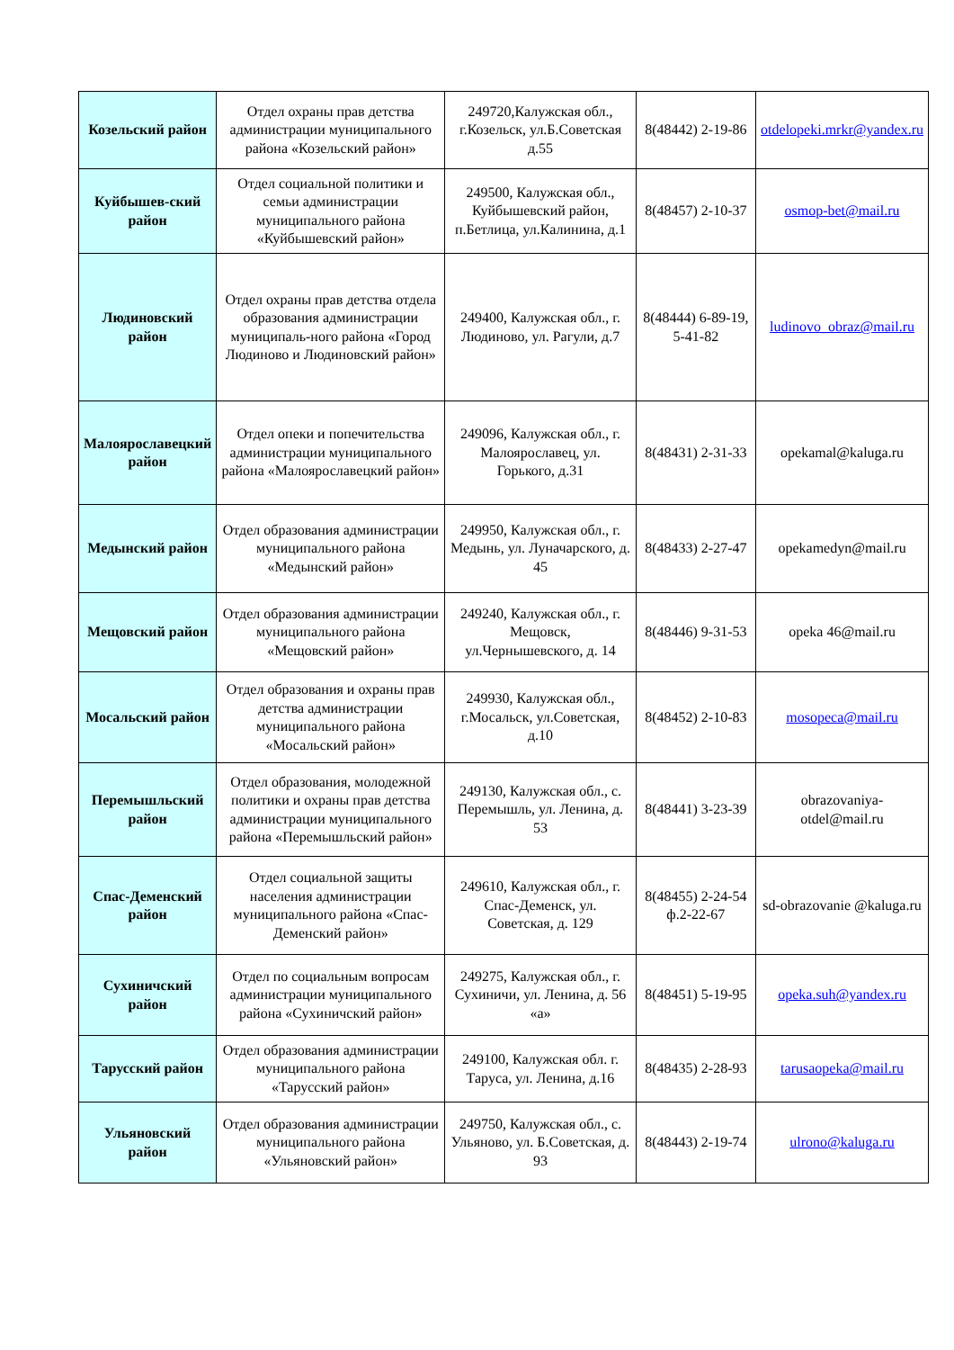| Козельский район | Отдел охраны прав детства администрации муниципального района «Козельский район» | 249720,Калужская обл., г.Козельск, ул.Б.Советская д.55 | 8(48442) 2-19-86 | otdelopeki.mrkr@yandex.ru |
| Куйбышев-ский район | Отдел социальной политики и семьи администрации муниципального района «Куйбышевский район» | 249500, Калужская обл., Куйбышевский район, п.Бетлица, ул.Калинина, д.1 | 8(48457) 2-10-37 | osmop-bet@mail.ru |
| Людиновский район | Отдел охраны прав детства отдела образования администрации муниципаль-ного района «Город Людиново и Людиновский район» | 249400, Калужская обл., г. Людиново, ул. Рагули, д.7 | 8(48444) 6-89-19, 5-41-82 | ludinovo_obraz@mail.ru |
| Малоярославецкий район | Отдел опеки и попечительства администрации муниципального района «Малоярославецкий район» | 249096, Калужская обл., г. Малоярославец, ул. Горького, д.31 | 8(48431) 2-31-33 | opekamal@kaluga.ru |
| Медынский район | Отдел образования администрации муниципального района «Медынский район» | 249950, Калужская обл., г. Медынь, ул. Луначарского, д. 45 | 8(48433) 2-27-47 | opekamedyn@mail.ru |
| Мещовский район | Отдел образования администрации муниципального района «Мещовский район» | 249240, Калужская обл., г. Мещовск, ул.Чернышевского, д. 14 | 8(48446) 9-31-53 | opeka 46@mail.ru |
| Мосальский район | Отдел образования и охраны прав детства администрации муниципального района «Мосальский район» | 249930, Калужская обл., г.Мосальск, ул.Советская, д.10 | 8(48452) 2-10-83 | mosopeca@mail.ru |
| Перемышльский район | Отдел образования, молодежной политики и охраны прав детства администрации муниципального района «Перемышльский район» | 249130, Калужская обл., с. Перемышль, ул. Ленина, д. 53 | 8(48441) 3-23-39 | obrazovaniya-otdel@mail.ru |
| Спас-Деменский район | Отдел социальной защиты населения администрации муниципального района «Спас-Деменский район» | 249610, Калужская обл., г. Спас-Деменск, ул. Советская, д. 129 | 8(48455) 2-24-54 ф.2-22-67 | sd-obrazovanie @kaluga.ru |
| Сухиничский район | Отдел по социальным вопросам администрации муниципального района «Сухиничский район» | 249275, Калужская обл., г. Сухиничи, ул. Ленина, д. 56 «а» | 8(48451) 5-19-95 | opeka.suh@yandex.ru |
| Тарусский район | Отдел образования администрации муниципального района «Тарусский район» | 249100, Калужская обл. г. Таруса, ул. Ленина, д.16 | 8(48435) 2-28-93 | tarusaopeka@mail.ru |
| Ульяновский район | Отдел образования администрации муниципального района «Ульяновский район» | 249750, Калужская обл., с. Ульяново, ул. Б.Советская, д. 93 | 8(48443) 2-19-74 | ulrono@kaluga.ru |